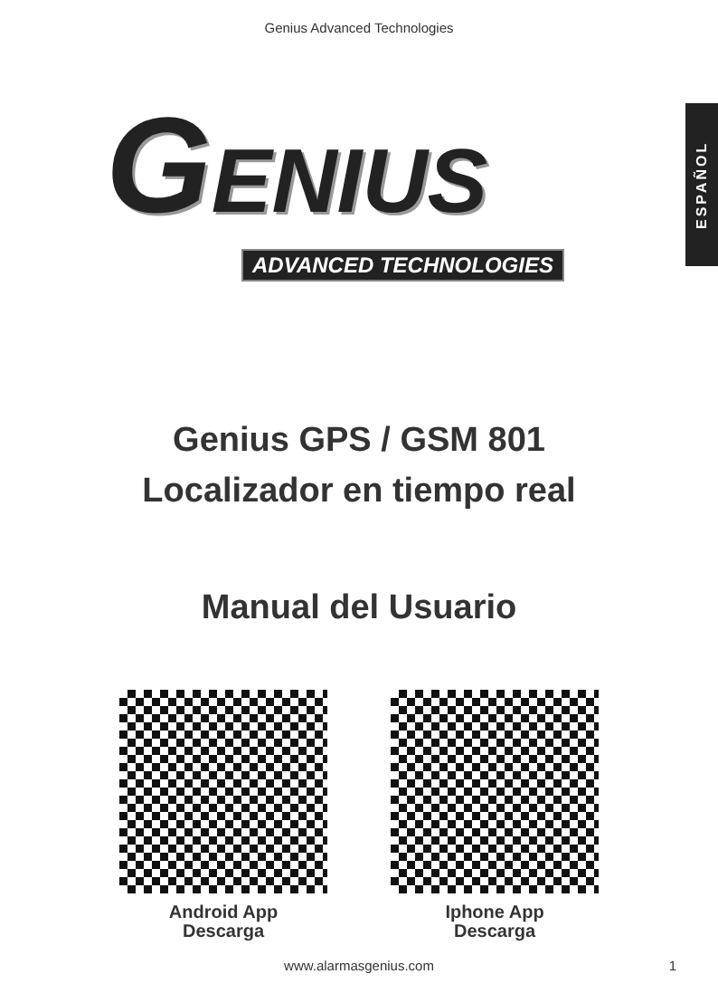Genius Advanced Technologies
ESPAÑOL
GENIUS
ADVANCED TECHNOLOGIES
Genius GPS / GSM 801
Localizador en tiempo real
Manual del Usuario
Android App
Descarga
Iphone App
Descarga
www.alarmasgenius.com 1